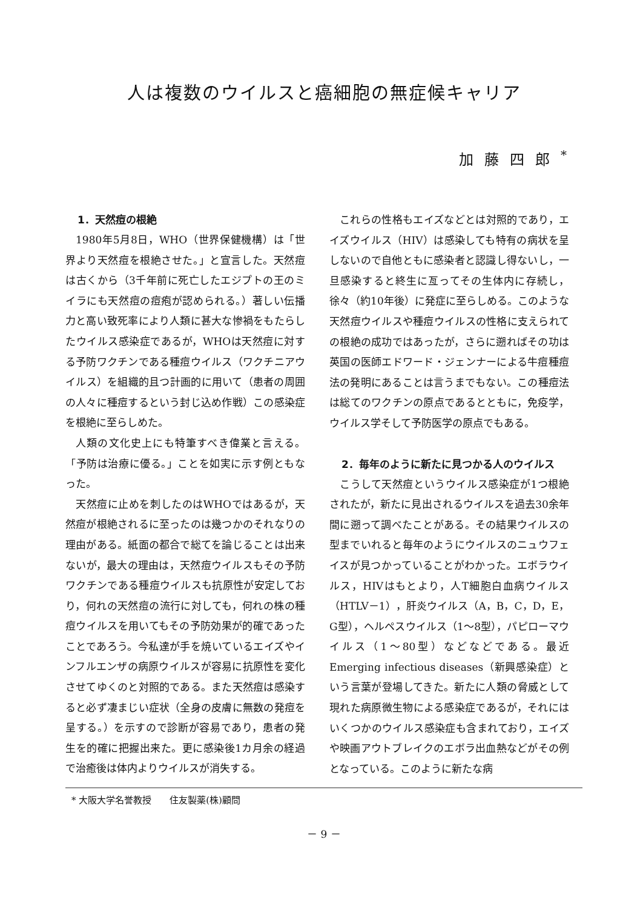人は複数のウイルスと癌細胞の無症候キャリア
加藤四郎<sup>*</sup>
1．天然痘の根絶
1980年5月8日，WHO（世界保健機構）は「世界より天然痘を根絶させた。」と宣言した。天然痘は古くから（3千年前に死亡したエジプトの王のミイラにも天然痘の痘疱が認められる。）著しい伝播力と高い致死率により人類に甚大な惨禍をもたらしたウイルス感染症であるが，WHOは天然痘に対する予防ワクチンである種痘ウイルス（ワクチニアウイルス）を組織的且つ計画的に用いて（患者の周囲の人々に種痘するという封じ込め作戦）この感染症を根絶に至らしめた。
人類の文化史上にも特筆すべき偉業と言える。「予防は治療に優る。」ことを如実に示す例ともなった。
天然痘に止めを刺したのはWHOではあるが，天然痘が根絶されるに至ったのは幾つかのそれなりの理由がある。紙面の都合で総てを論じることは出来ないが，最大の理由は，天然痘ウイルスもその予防ワクチンである種痘ウイルスも抗原性が安定しており，何れの天然痘の流行に対しても，何れの株の種痘ウイルスを用いてもその予防効果が的確であったことであろう。今私達が手を焼いているエイズやインフルエンザの病原ウイルスが容易に抗原性を変化させてゆくのと対照的である。また天然痘は感染すると必ず凄まじい症状（全身の皮膚に無数の発痘を呈する。）を示すので診断が容易であり，患者の発生を的確に把握出来た。更に感染後1カ月余の経過で治癒後は体内よりウイルスが消失する。
これらの性格もエイズなどとは対照的であり，エイズウイルス（HIV）は感染しても特有の病状を呈しないので自他ともに感染者と認識し得ないし，一旦感染すると終生に亙ってその生体内に存続し，徐々（約10年後）に発症に至らしめる。このような天然痘ウイルスや種痘ウイルスの性格に支えられての根絶の成功ではあったが，さらに遡ればその功は英国の医師エドワード・ジェンナーによる牛痘種痘法の発明にあることは言うまでもない。この種痘法は総てのワクチンの原点であるとともに，免疫学，ウイルス学そして予防医学の原点でもある。
2．毎年のように新たに見つかる人のウイルス
こうして天然痘というウイルス感染症が1つ根絶されたが，新たに見出されるウイルスを過去30余年間に遡って調べたことがある。その結果ウイルスの型までいれると毎年のようにウイルスのニュウフェイスが見つかっていることがわかった。エボラウイルス，HIVはもとより，人T細胞白血病ウイルス（HTLV－1），肝炎ウイルス（A，B，C，D，E，G型），ヘルペスウイルス（1～8型），パピローマウイルス（1～80型）などなどである。最近Emerging infectious diseases（新興感染症）という言葉が登場してきた。新たに人類の脅威として現れた病原微生物による感染症であるが，それにはいくつかのウイルス感染症も含まれており，エイズや映画アウトブレイクのエボラ出血熱などがその例となっている。このように新たな病
* 大阪大学名誉教授　　住友製薬(株)顧問
－ 9 －